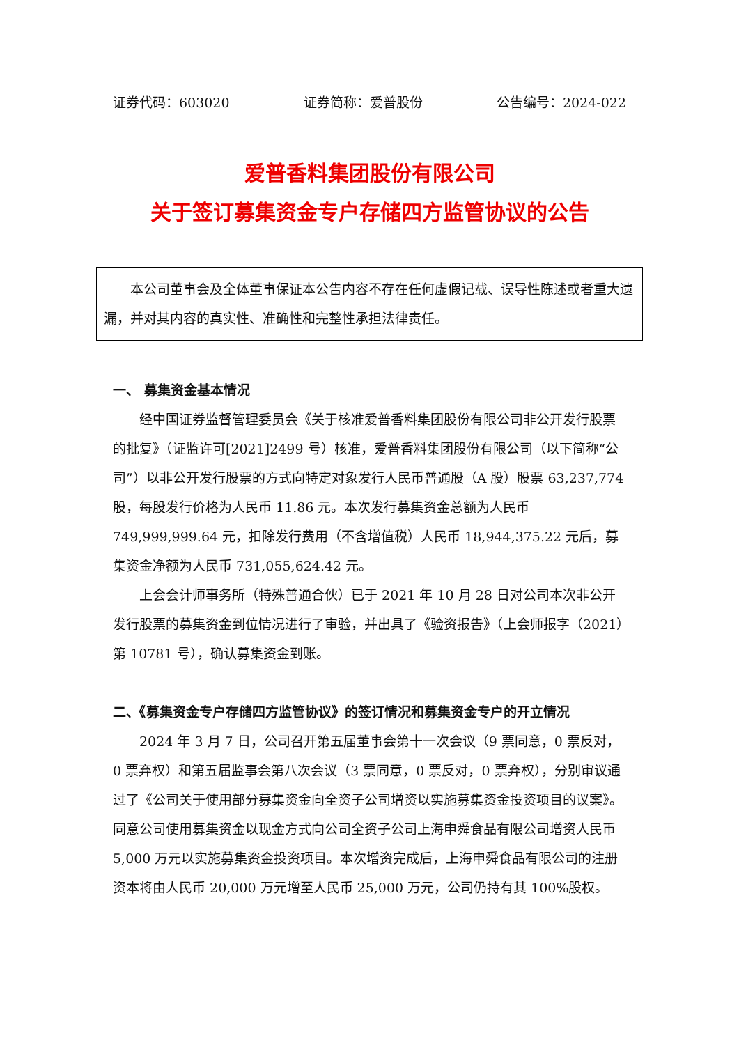证券代码：603020 证券简称：爱普股份 公告编号：2024-022
爱普香料集团股份有限公司
关于签订募集资金专户存储四方监管协议的公告
本公司董事会及全体董事保证本公告内容不存在任何虚假记载、误导性陈述或者重大遗漏，并对其内容的真实性、准确性和完整性承担法律责任。
一、 募集资金基本情况
经中国证券监督管理委员会《关于核准爱普香料集团股份有限公司非公开发行股票的批复》（证监许可[2021]2499 号）核准，爱普香料集团股份有限公司（以下简称“公司”）以非公开发行股票的方式向特定对象发行人民币普通股（A 股）股票 63,237,774 股，每股发行价格为人民币 11.86 元。本次发行募集资金总额为人民币 749,999,999.64 元，扣除发行费用（不含增值税）人民币 18,944,375.22 元后，募集资金净额为人民币 731,055,624.42 元。
上会会计师事务所（特殊普通合伙）已于 2021 年 10 月 28 日对公司本次非公开发行股票的募集资金到位情况进行了审验，并出具了《验资报告》（上会师报字（2021）第 10781 号），确认募集资金到账。
二、《募集资金专户存储四方监管协议》的签订情况和募集资金专户的开立情况
2024 年 3 月 7 日，公司召开第五届董事会第十一次会议（9 票同意，0 票反对，0 票弃权）和第五届监事会第八次会议（3 票同意，0 票反对，0 票弃权），分别审议通过了《公司关于使用部分募集资金向全资子公司增资以实施募集资金投资项目的议案》。同意公司使用募集资金以现金方式向公司全资子公司上海申舜食品有限公司增资人民币 5,000 万元以实施募集资金投资项目。本次增资完成后，上海申舜食品有限公司的注册资本将由人民币 20,000 万元增至人民币 25,000 万元，公司仍持有其 100%股权。